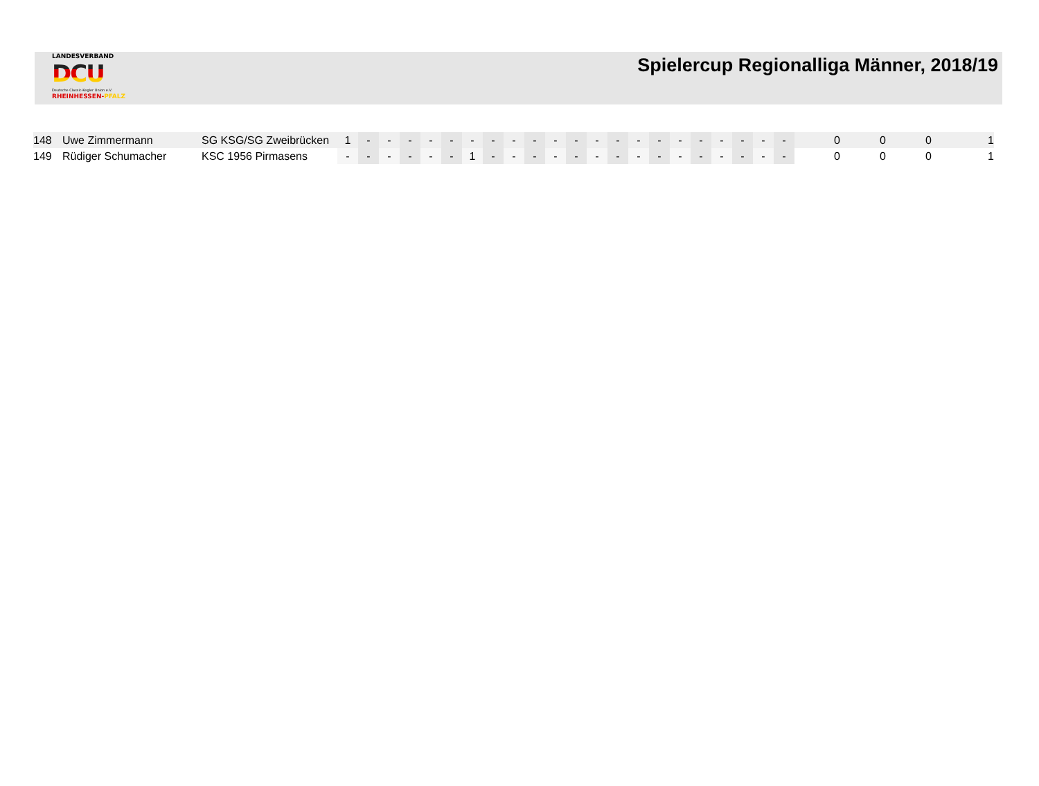LANDESVERBAND
DCU
Deutsche Classic-Kegler Union e.V.
RHEINHESSEN-PFALZ
Spielercup Regionalliga Männer, 2018/19
| 148 | Uwe Zimmermann | SG KSG/SG Zweibrücken | 1 | - | - | - | - | - | - | - | - | - | - | - | - | - | - | - | - | - | - | - | - | - | 0 | 0 | 0 | 1 |
| 149 | Rüdiger Schumacher | KSC 1956 Pirmasens | - | - | - | - | - | - | 1 | - | - | - | - | - | - | - | - | - | - | - | - | - | - | - | 0 | 0 | 0 | 1 |